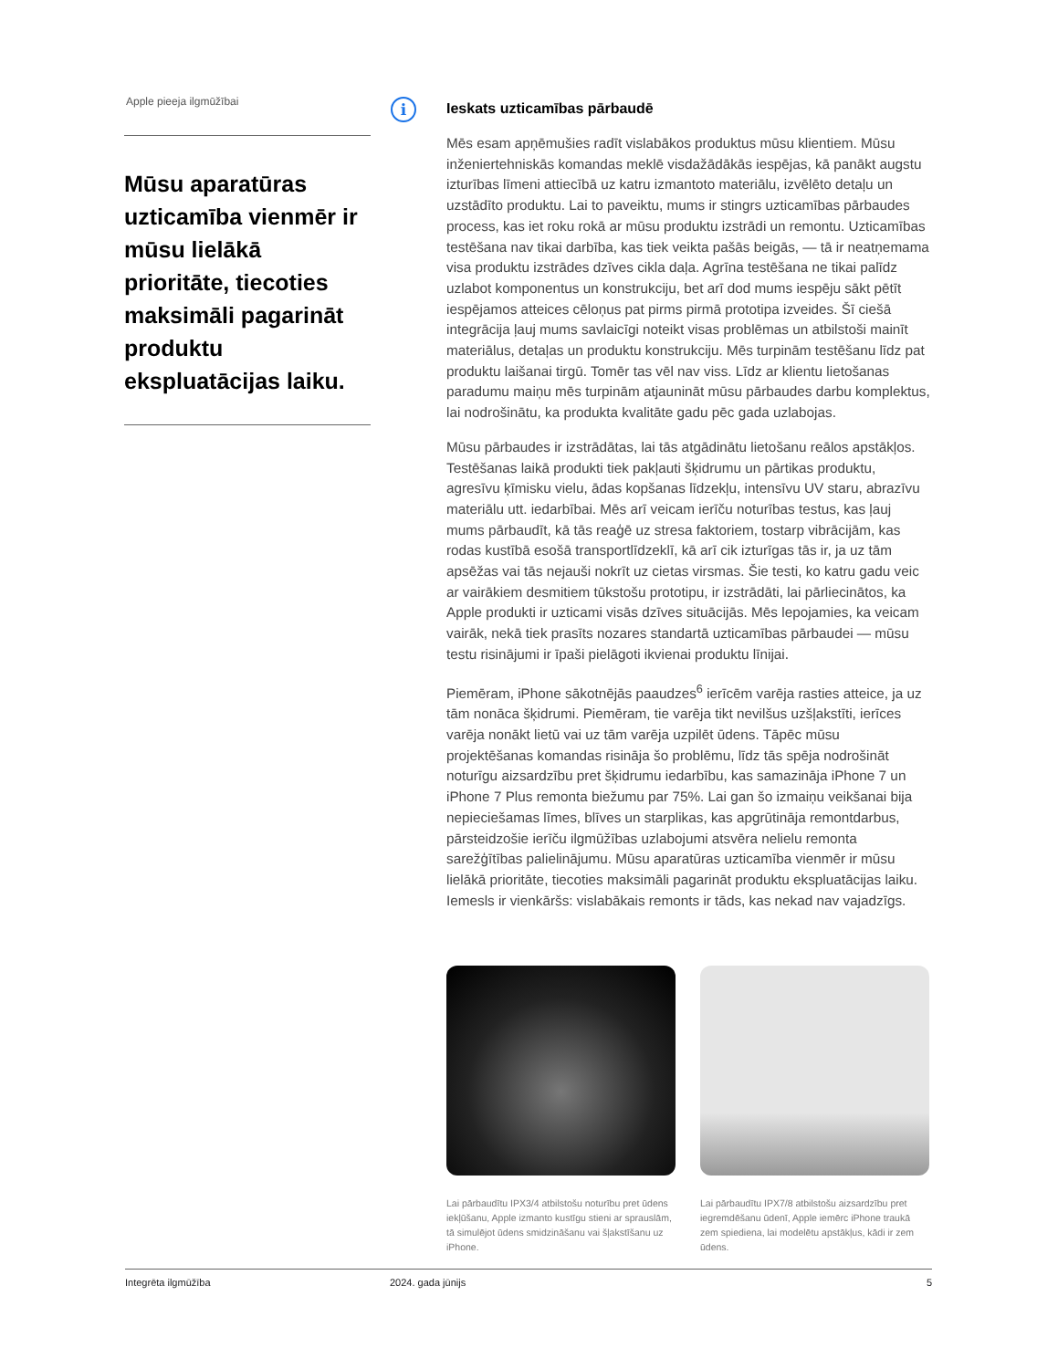Apple pieeja ilgmūžībai
Mūsu aparatūras uzticamība vienmēr ir mūsu lielākā prioritāte, tiecoties maksimāli pagarināt produktu ekspluatācijas laiku.
i
Ieskats uzticamības pārbaudē
Mēs esam apņēmušies radīt vislabākos produktus mūsu klientiem. Mūsu inženiertehniskās komandas meklē visdažādākās iespējas, kā panākt augstu izturības līmeni attiecībā uz katru izmantoto materiālu, izvēlēto detaļu un uzstādīto produktu. Lai to paveiktu, mums ir stingrs uzticamības pārbaudes process, kas iet roku rokā ar mūsu produktu izstrādi un remontu. Uzticamības testēšana nav tikai darbība, kas tiek veikta pašās beigās, — tā ir neatņemama visa produktu izstrādes dzīves cikla daļa. Agrīna testēšana ne tikai palīdz uzlabot komponentus un konstrukciju, bet arī dod mums iespēju sākt pētīt iespējamos atteices cēloņus pat pirms pirmā prototipa izveides. Šī ciešā integrācija ļauj mums savlaicīgi noteikt visas problēmas un atbilstoši mainīt materiālus, detaļas un produktu konstrukciju. Mēs turpinām testēšanu līdz pat produktu laišanai tirgū. Tomēr tas vēl nav viss. Līdz ar klientu lietošanas paradumu maiņu mēs turpinām atjaunināt mūsu pārbaudes darbu komplektus, lai nodrošinātu, ka produkta kvalitāte gadu pēc gada uzlabojas.
Mūsu pārbaudes ir izstrādātas, lai tās atgādinātu lietošanu reālos apstākļos. Testēšanas laikā produkti tiek pakļauti šķidrumu un pārtikas produktu, agresīvu ķīmisku vielu, ādas kopšanas līdzekļu, intensīvu UV staru, abrazīvu materiālu utt. iedarbībai. Mēs arī veicam ierīču noturības testus, kas ļauj mums pārbaudīt, kā tās reaģē uz stresa faktoriem, tostarp vibrācijām, kas rodas kustībā esošā transportlīdzeklī, kā arī cik izturīgas tās ir, ja uz tām apsēžas vai tās nejauši nokrīt uz cietas virsmas. Šie testi, ko katru gadu veic ar vairākiem desmitiem tūkstošu prototipu, ir izstrādāti, lai pārliecinātos, ka Apple produkti ir uzticami visās dzīves situācijās. Mēs lepojamies, ka veicam vairāk, nekā tiek prasīts nozares standartā uzticamības pārbaudei — mūsu testu risinājumi ir īpaši pielāgoti ikvienai produktu līnijai.
Piemēram, iPhone sākotnējās paaudzes<sup>6</sup> ierīcēm varēja rasties atteice, ja uz tām nonāca šķidrumi. Piemēram, tie varēja tikt nevilšus uzšļakstīti, ierīces varēja nonākt lietū vai uz tām varēja uzpilēt ūdens. Tāpēc mūsu projektēšanas komandas risināja šo problēmu, līdz tās spēja nodrošināt noturīgu aizsardzību pret šķidrumu iedarbību, kas samazināja iPhone 7 un iPhone 7 Plus remonta biežumu par 75%. Lai gan šo izmaiņu veikšanai bija nepieciešamas līmes, blīves un starplikas, kas apgrūtināja remontdarbus, pārsteidzošie ierīču ilgmūžības uzlabojumi atsvēra nelielu remonta sarežģītības palielinājumu. Mūsu aparatūras uzticamība vienmēr ir mūsu lielākā prioritāte, tiecoties maksimāli pagarināt produktu ekspluatācijas laiku. Iemesls ir vienkāršs: vislabākais remonts ir tāds, kas nekad nav vajadzīgs.
Lai pārbaudītu IPX3/4 atbilstošu noturību pret ūdens iekļūšanu, Apple izmanto kustīgu stieni ar sprauslām, tā simulējot ūdens smidzināšanu vai šļakstīšanu uz iPhone.
Lai pārbaudītu IPX7/8 atbilstošu aizsardzību pret iegremdēšanu ūdenī, Apple iemērc iPhone traukā zem spiediena, lai modelētu apstākļus, kādi ir zem ūdens.
Integrēta ilgmūžība 2024. gada jūnijs 5